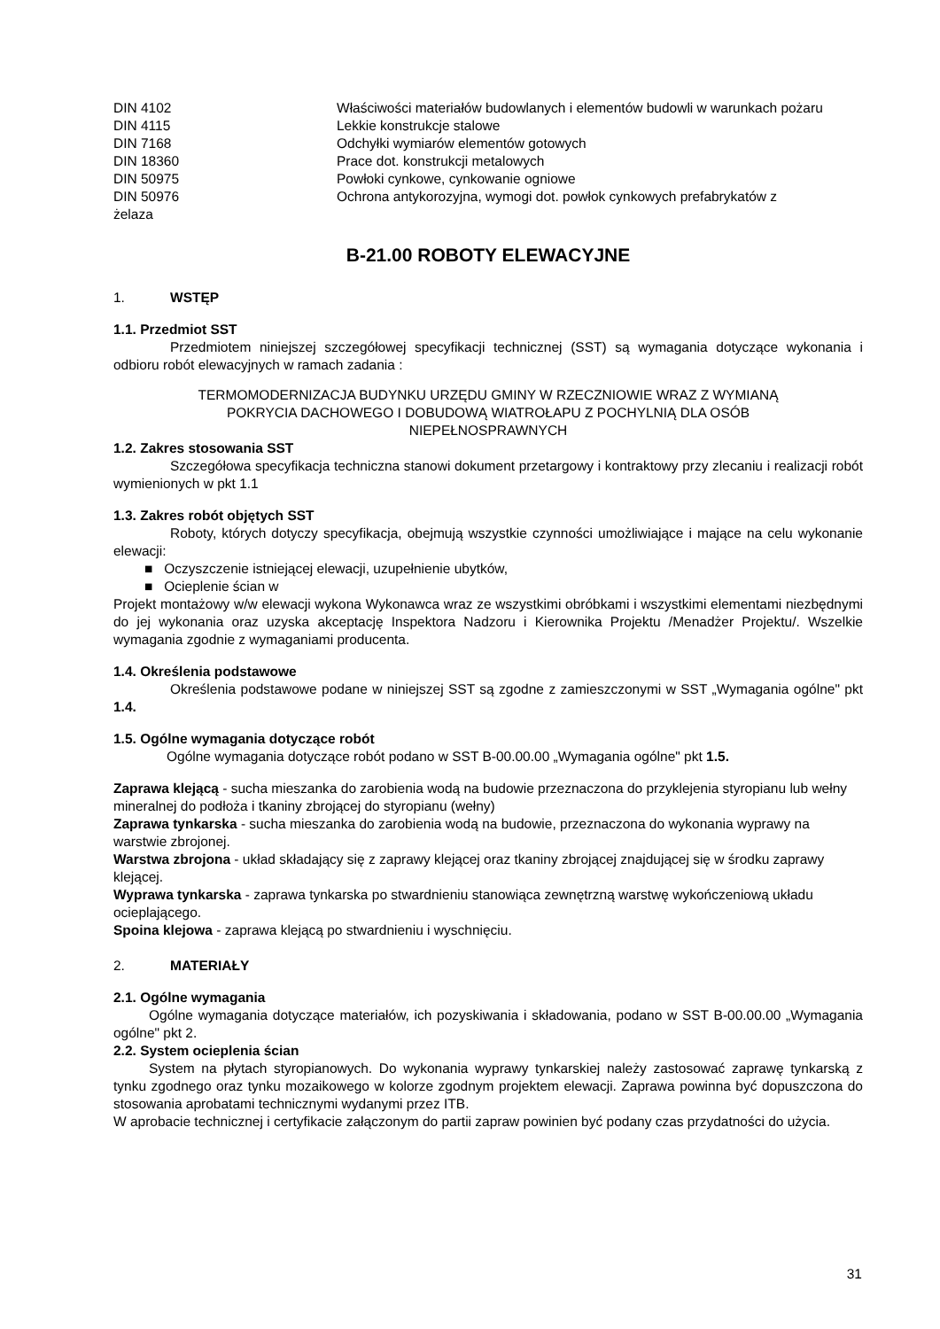DIN 4102 Właściwości materiałów budowlanych i elementów budowli w warunkach pożaru
DIN 4115 Lekkie konstrukcje stalowe
DIN 7168 Odchyłki wymiarów elementów gotowych
DIN 18360 Prace dot. konstrukcji metalowych
DIN 50975 Powłoki cynkowe, cynkowanie ogniowe
DIN 50976 Ochrona antykorozyjna, wymogi dot. powłok cynkowych prefabrykatów z
żelaza
B-21.00 ROBOTY ELEWACYJNE
1. WSTĘP
1.1. Przedmiot SST
Przedmiotem niniejszej szczegółowej specyfikacji technicznej (SST) są wymagania dotyczące wykonania i odbioru robót elewacyjnych w ramach zadania :
TERMOMODERNIZACJA BUDYNKU URZĘDU GMINY W RZECZNIOWIE WRAZ Z WYMIANĄ
POKRYCIA DACHOWEGO I DOBUDOWĄ WIATROŁAPU Z POCHYLNIĄ DLA OSÓB
NIEPEŁNOSPRAWNYCH
1.2. Zakres stosowania SST
Szczegółowa specyfikacja techniczna stanowi dokument przetargowy i kontraktowy przy zlecaniu i realizacji robót wymienionych w pkt 1.1
1.3. Zakres robót objętych SST
Roboty, których dotyczy specyfikacja, obejmują wszystkie czynności umożliwiające i mające na celu wykonanie elewacji:
■ Oczyszczenie istniejącej elewacji, uzupełnienie ubytków,
■ Ocieplenie ścian w
Projekt montażowy w/w elewacji wykona Wykonawca wraz ze wszystkimi obróbkami i wszystkimi elementami niezbędnymi do jej wykonania oraz uzyska akceptację Inspektora Nadzoru i Kierownika Projektu /Menadżer Projektu/. Wszelkie wymagania zgodnie z wymaganiami producenta.
1.4. Określenia podstawowe
Określenia podstawowe podane w niniejszej SST są zgodne z zamieszczonymi w SST „Wymagania ogólne" pkt 1.4.
1.5. Ogólne wymagania dotyczące robót
Ogólne wymagania dotyczące robót podano w SST B-00.00.00 „Wymagania ogólne" pkt 1.5.
Zaprawa klejącą - sucha mieszanka do zarobienia wodą na budowie przeznaczona do przyklejenia styropianu lub wełny mineralnej do podłoża i tkaniny zbrojącej do styropianu (wełny)
Zaprawa tynkarska - sucha mieszanka do zarobienia wodą na budowie, przeznaczona do wykonania wyprawy na warstwie zbrojonej.
Warstwa zbrojona - układ składający się z zaprawy klejącej oraz tkaniny zbrojącej znajdującej się w środku zaprawy klejącej.
Wyprawa tynkarska - zaprawa tynkarska po stwardnieniu stanowiąca zewnętrzną warstwę wykończeniową układu ocieplającego.
Spoina klejowa - zaprawa klejącą po stwardnieniu i wyschnięciu.
2. MATERIAŁY
2.1. Ogólne wymagania
Ogólne wymagania dotyczące materiałów, ich pozyskiwania i składowania, podano w SST B-00.00.00 „Wymagania ogólne" pkt 2.
2.2. System ocieplenia ścian
System na płytach styropianowych. Do wykonania wyprawy tynkarskiej należy zastosować zaprawę tynkarską z tynku zgodnego oraz tynku mozaikowego w kolorze zgodnym projektem elewacji. Zaprawa powinna być dopuszczona do stosowania aprobatami technicznymi wydanymi przez ITB.
W aprobacie technicznej i certyfikacie załączonym do partii zapraw powinien być podany czas przydatności do użycia.
31